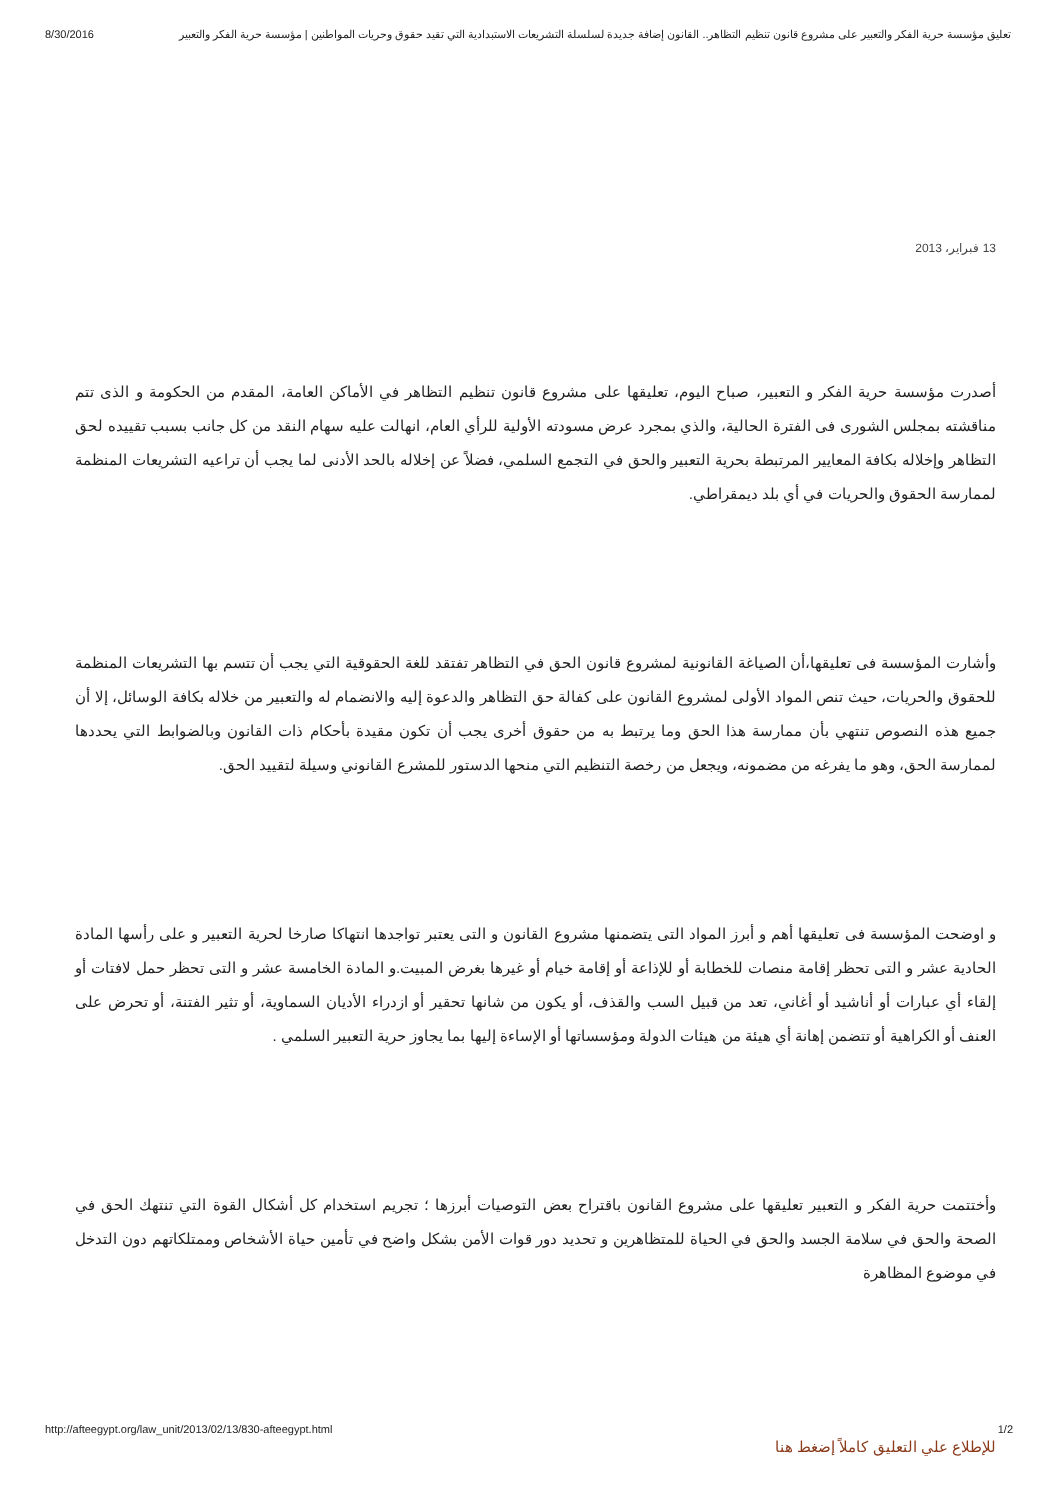8/30/2016 تعليق مؤسسة حرية الفكر والتعبير على مشروع قانون تنظيم التظاهر.. القانون إضافة جديدة لسلسلة التشريعات الاستبدادية التي تقيد حقوق وحريات المواطنين | مؤسسة حرية الفكر والتعبير
13 فبراير، 2013
أصدرت مؤسسة حرية الفكر و التعبير، صباح اليوم، تعليقها على مشروع قانون تنظيم التظاهر في الأماكن العامة، المقدم من الحكومة و الذى تتم مناقشته بمجلس الشورى فى الفترة الحالية، والذي بمجرد عرض مسودته الأولية للرأي العام، انهالت عليه سهام النقد من كل جانب بسبب تقييده لحق التظاهر وإخلاله بكافة المعايير المرتبطة بحرية التعبير والحق في التجمع السلمي، فضلاً عن إخلاله بالحد الأدنى لما يجب أن تراعيه التشريعات المنظمة لممارسة الحقوق والحريات في أي بلد ديمقراطي.
وأشارت المؤسسة فى تعليقها،أن الصياغة القانونية لمشروع قانون الحق في التظاهر تفتقد للغة الحقوقية التي يجب أن تتسم بها التشريعات المنظمة للحقوق والحريات، حيث تنص المواد الأولى لمشروع القانون على كفالة حق التظاهر والدعوة إليه والانضمام له والتعبير من خلاله بكافة الوسائل، إلا أن جميع هذه النصوص تنتهي بأن ممارسة هذا الحق وما يرتبط به من حقوق أخرى يجب أن تكون مقيدة بأحكام ذات القانون وبالضوابط التي يحددها لممارسة الحق، وهو ما يفرغه من مضمونه، ويجعل من رخصة التنظيم التي منحها الدستور للمشرع القانوني وسيلة لتقييد الحق.
و اوضحت المؤسسة فى تعليقها أهم و أبرز المواد التى يتضمنها مشروع القانون و التى يعتبر تواجدها انتهاكا صارخا لحرية التعبير و على رأسها المادة الحادية عشر و التى تحظر إقامة منصات للخطابة أو للإذاعة أو إقامة خيام أو غيرها بغرض المبيت.و المادة الخامسة عشر و التى تحظر حمل لافتات أو إلقاء أي عبارات أو أناشيد أو أغاني، تعد من قبيل السب والقذف، أو يكون من شانها تحقير أو ازدراء الأديان السماوية، أو تثير الفتنة، أو تحرض على العنف أو الكراهية أو تتضمن إهانة أي هيئة من هيئات الدولة ومؤسساتها أو الإساءة إليها بما يجاوز حرية التعبير السلمي .
وأختتمت حرية الفكر و التعبير تعليقها على مشروع القانون باقتراح بعض التوصيات أبرزها ؛ تجريم استخدام كل أشكال القوة التي تنتهك الحق في الصحة والحق في سلامة الجسد والحق في الحياة للمتظاهرين و تحديد دور قوات الأمن بشكل واضح في تأمين حياة الأشخاص وممتلكاتهم دون التدخل في موضوع المظاهرة
للإطلاع علي التعليق كاملاً إضغط هنا
http://afteegypt.org/law_unit/2013/02/13/830-afteegypt.html 1/2